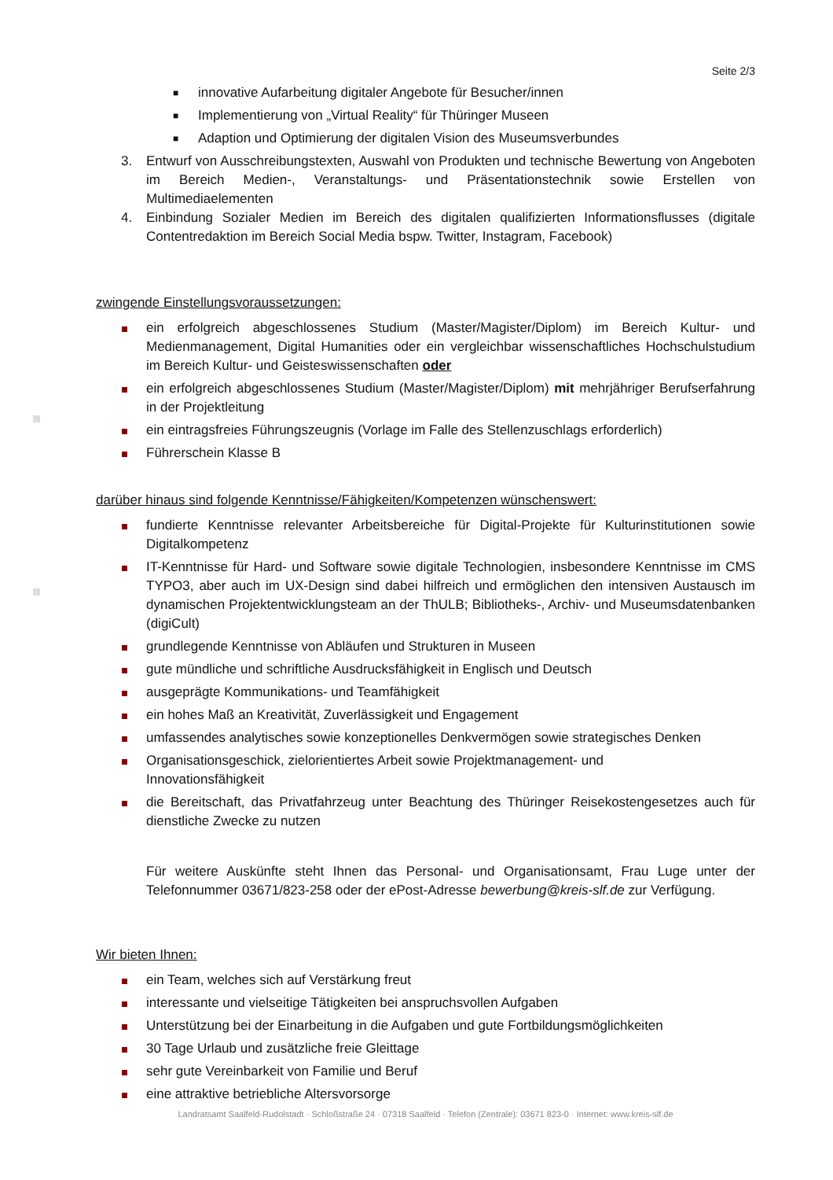Seite 2/3
■ innovative Aufarbeitung digitaler Angebote für Besucher/innen
■ Implementierung von „Virtual Reality“ für Thüringer Museen
■ Adaption und Optimierung der digitalen Vision des Museumsverbundes
3. Entwurf von Ausschreibungstexten, Auswahl von Produkten und technische Bewertung von Angeboten im Bereich Medien-, Veranstaltungs- und Präsentationstechnik sowie Erstellen von Multimediaelementen
4. Einbindung Sozialer Medien im Bereich des digitalen qualifizierten Informationsflusses (digitale Contentredaktion im Bereich Social Media bspw. Twitter, Instagram, Facebook)
zwingende Einstellungsvoraussetzungen:
ein erfolgreich abgeschlossenes Studium (Master/Magister/Diplom) im Bereich Kultur- und Medienmanagement, Digital Humanities oder ein vergleichbar wissenschaftliches Hochschulstudium im Bereich Kultur- und Geisteswissenschaften oder
ein erfolgreich abgeschlossenes Studium (Master/Magister/Diplom) mit mehrjähriger Berufserfahrung in der Projektleitung
ein eintragsfreies Führungszeugnis (Vorlage im Falle des Stellenzuschlags erforderlich)
Führerschein Klasse B
darüber hinaus sind folgende Kenntnisse/Fähigkeiten/Kompetenzen wünschenswert:
fundierte Kenntnisse relevanter Arbeitsbereiche für Digital-Projekte für Kulturinstitutionen sowie Digitalkompetenz
IT-Kenntnisse für Hard- und Software sowie digitale Technologien, insbesondere Kenntnisse im CMS TYPO3, aber auch im UX-Design sind dabei hilfreich und ermöglichen den intensiven Austausch im dynamischen Projektentwicklungsteam an der ThULB; Bibliotheks-, Archiv- und Museumsdatenbanken (digiCult)
grundlegende Kenntnisse von Abläufen und Strukturen in Museen
gute mündliche und schriftliche Ausdrucksfähigkeit in Englisch und Deutsch
ausgeprägte Kommunikations- und Teamfähigkeit
ein hohes Maß an Kreativität, Zuverlässigkeit und Engagement
umfassendes analytisches sowie konzeptionelles Denkvermögen sowie strategisches Denken
Organisationsgeschick, zielorientiertes Arbeit sowie Projektmanagement- und
Innovationsfähigkeit
die Bereitschaft, das Privatfahrzeug unter Beachtung des Thüringer Reisekostengesetzes auch für dienstliche Zwecke zu nutzen
Für weitere Auskünfte steht Ihnen das Personal- und Organisationsamt, Frau Luge unter der Telefonnummer 03671/823-258 oder der ePost-Adresse bewerbung@kreis-slf.de zur Verfügung.
Wir bieten Ihnen:
ein Team, welches sich auf Verstärkung freut
interessante und vielseitige Tätigkeiten bei anspruchsvollen Aufgaben
Unterstützung bei der Einarbeitung in die Aufgaben und gute Fortbildungsmöglichkeiten
30 Tage Urlaub und zusätzliche freie Gleittage
sehr gute Vereinbarkeit von Familie und Beruf
eine attraktive betriebliche Altersvorsorge
Landratsamt Saalfeld-Rudolstadt · Schloßstraße 24 · 07318 Saalfeld · Telefon (Zentrale): 03671 823-0 · Internet: www.kreis-slf.de